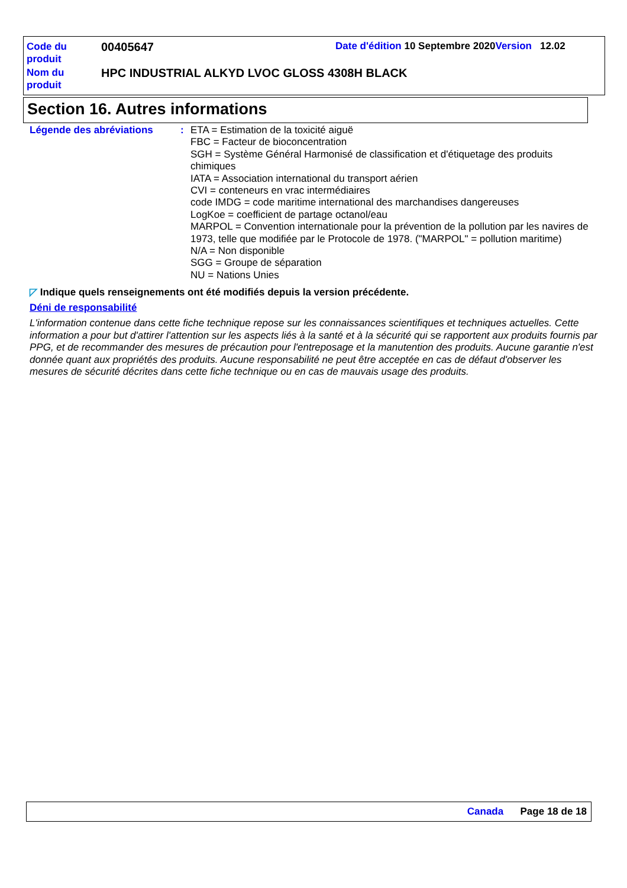Code du produit
00405647
Date d'édition 10 Septembre 2020 Version 12.02
Nom du produit
HPC INDUSTRIAL ALKYD LVOC GLOSS 4308H BLACK
Section 16. Autres informations
Légende des abréviations :
ETA = Estimation de la toxicité aiguë
FBC = Facteur de bioconcentration
SGH = Système Général Harmonisé de classification et d'étiquetage des produits chimiques
IATA = Association international du transport aérien
CVI = conteneurs en vrac intermédiaires
code IMDG = code maritime international des marchandises dangereuses
LogKoe = coefficient de partage octanol/eau
MARPOL = Convention internationale pour la prévention de la pollution par les navires de 1973, telle que modifiée par le Protocole de 1978. ("MARPOL" = pollution maritime)
N/A = Non disponible
SGG = Groupe de séparation
NU = Nations Unies
◸ Indique quels renseignements ont été modifiés depuis la version précédente.
Déni de responsabilité
L'information contenue dans cette fiche technique repose sur les connaissances scientifiques et techniques actuelles. Cette information a pour but d'attirer l'attention sur les aspects liés à la santé et à la sécurité qui se rapportent aux produits fournis par PPG, et de recommander des mesures de précaution pour l'entreposage et la manutention des produits. Aucune garantie n'est donnée quant aux propriétés des produits. Aucune responsabilité ne peut être acceptée en cas de défaut d'observer les mesures de sécurité décrites dans cette fiche technique ou en cas de mauvais usage des produits.
Canada Page 18 de 18